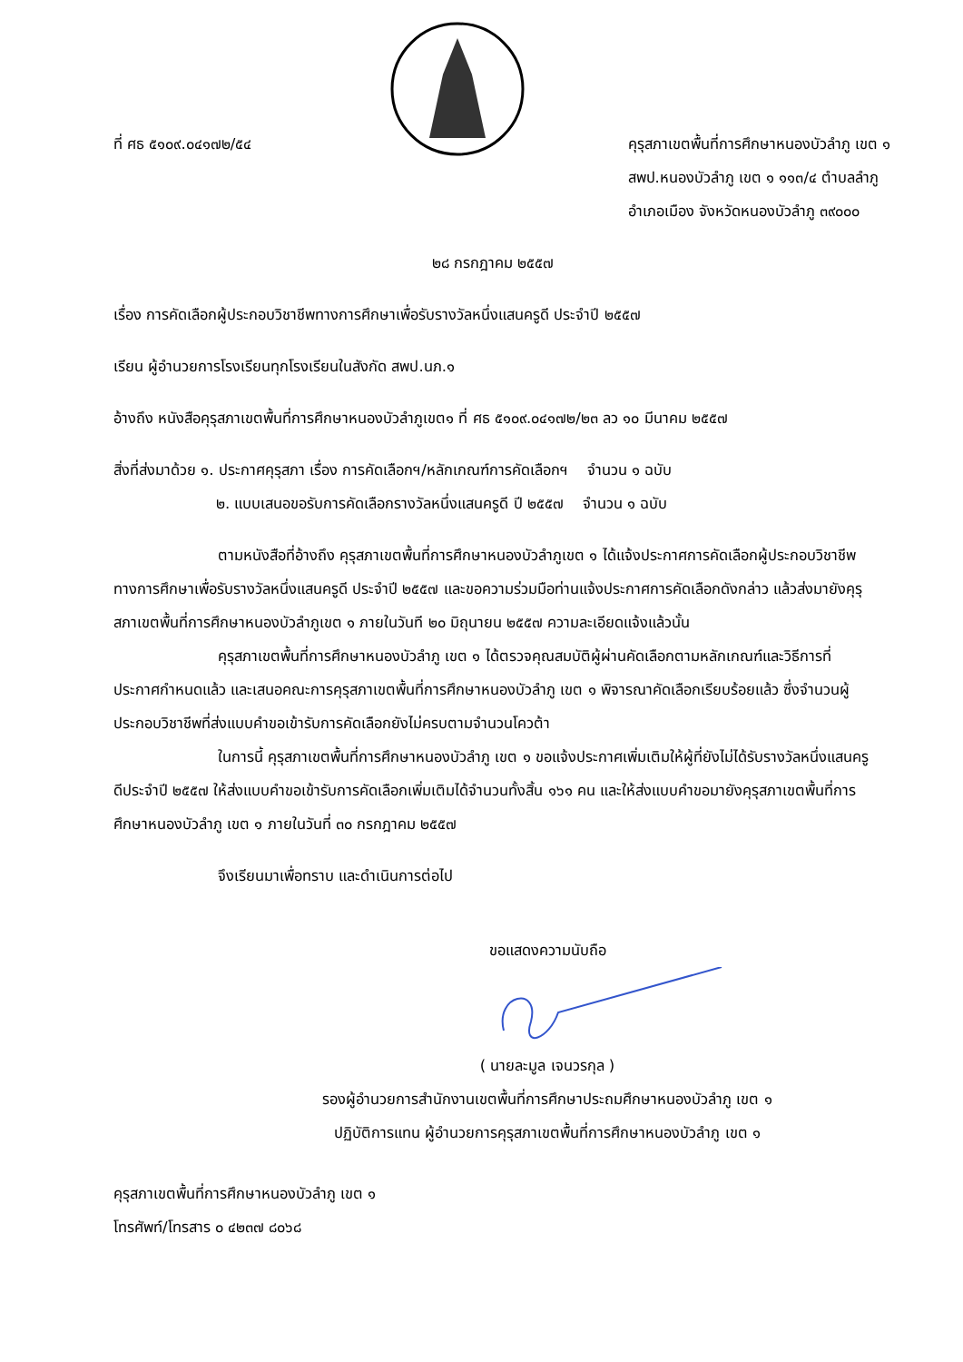ที่ ศธ ๕๑๐๙.๐๔๑๗๒/๕๔ คุรุสภาเขตพื้นที่การศึกษาหนองบัวลำภู เขต ๑
สพป.หนองบัวลำภู เขต ๑ ๑๑๓/๔ ตำบลลำภู
อำเภอเมือง จังหวัดหนองบัวลำภู ๓๙๐๐๐
๒๘ กรกฎาคม ๒๕๕๗
เรื่อง การคัดเลือกผู้ประกอบวิชาชีพทางการศึกษาเพื่อรับรางวัลหนึ่งแสนครูดี ประจำปี ๒๕๕๗
เรียน ผู้อำนวยการโรงเรียนทุกโรงเรียนในสังกัด สพป.นภ.๑
อ้างถึง หนังสือคุรุสภาเขตพื้นที่การศึกษาหนองบัวลำภูเขต๑ ที่ ศธ ๕๑๐๙.๐๔๑๗๒/๒๓ ลว ๑๐ มีนาคม ๒๕๕๗
สิ่งที่ส่งมาด้วย ๑. ประกาศคุรุสภา เรื่อง การคัดเลือกฯ/หลักเกณฑ์การคัดเลือกฯ จำนวน ๑ ฉบับ
๒. แบบเสนอขอรับการคัดเลือกรางวัลหนึ่งแสนครูดี ปี ๒๕๕๗ จำนวน ๑ ฉบับ
ตามหนังสือที่อ้างถึง คุรุสภาเขตพื้นที่การศึกษาหนองบัวลำภูเขต ๑ ได้แจ้งประกาศการคัดเลือกผู้ประกอบวิชาชีพทางการศึกษาเพื่อรับรางวัลหนึ่งแสนครูดี ประจำปี ๒๕๕๗ และขอความร่วมมือท่านแจ้งประกาศการคัดเลือกดังกล่าว แล้วส่งมายังคุรุสภาเขตพื้นที่การศึกษาหนองบัวลำภูเขต ๑ ภายในวันที ๒๐ มิถุนายน ๒๕๕๗ ความละเอียดแจ้งแล้วนั้น
คุรุสภาเขตพื้นที่การศึกษาหนองบัวลำภู เขต ๑ ได้ตรวจคุณสมบัติผู้ผ่านคัดเลือกตามหลักเกณฑ์และวิธีการที่ประกาศกำหนดแล้ว และเสนอคณะการคุรุสภาเขตพื้นที่การศึกษาหนองบัวลำภู เขต ๑ พิจารณาคัดเลือกเรียบร้อยแล้ว ซึ่งจำนวนผู้ประกอบวิชาชีพที่ส่งแบบคำขอเข้ารับการคัดเลือกยังไม่ครบตามจำนวนโควต้า
ในการนี้ คุรุสภาเขตพื้นที่การศึกษาหนองบัวลำภู เขต ๑ ขอแจ้งประกาศเพิ่มเติมให้ผู้ที่ยังไม่ได้รับรางวัลหนึ่งแสนครูดีประจำปี ๒๕๕๗ ให้ส่งแบบคำขอเข้ารับการคัดเลือกเพิ่มเติมได้จำนวนทั้งสิ้น ๑๖๑ คน และให้ส่งแบบคำขอมายังคุรุสภาเขตพื้นที่การศึกษาหนองบัวลำภู เขต ๑ ภายในวันที่ ๓๐ กรกฎาคม ๒๕๕๗
จึงเรียนมาเพื่อทราบ และดำเนินการต่อไป
ขอแสดงความนับถือ
( นายละมูล เจนวรกุล )
รองผู้อำนวยการสำนักงานเขตพื้นที่การศึกษาประถมศึกษาหนองบัวลำภู เขต ๑
ปฏิบัติการแทน ผู้อำนวยการคุรุสภาเขตพื้นที่การศึกษาหนองบัวลำภู เขต ๑
คุรุสภาเขตพื้นที่การศึกษาหนองบัวลำภู เขต ๑
โทรศัพท์/โทรสาร ๐ ๔๒๓๗ ๘๐๖๘